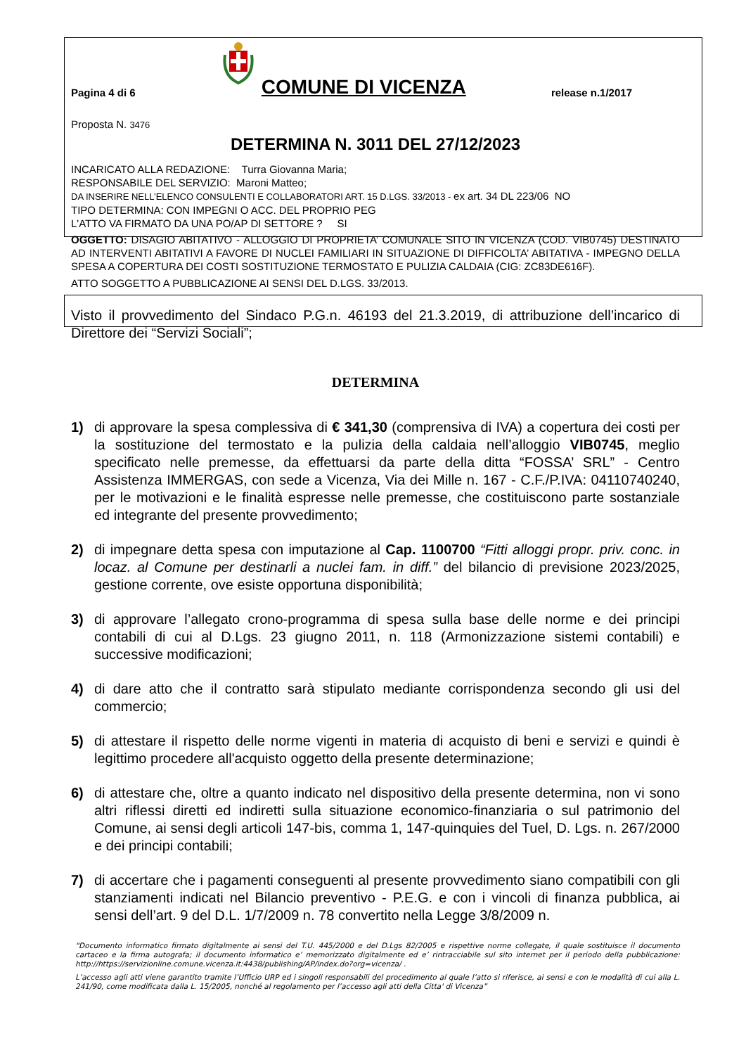Pagina 4 di 6 COMUNE DI VICENZA release n.1/2017
Proposta N. 3476
DETERMINA N. 3011 DEL 27/12/2023
INCARICATO ALLA REDAZIONE: Turra Giovanna Maria;
RESPONSABILE DEL SERVIZIO: Maroni Matteo;
DA INSERIRE NELL’ELENCO CONSULENTI E COLLABORATORI ART. 15 D.LGS. 33/2013 - ex art. 34 DL 223/06 NO
TIPO DETERMINA: CON IMPEGNI O ACC. DEL PROPRIO PEG
L'ATTO VA FIRMATO DA UNA PO/AP DI SETTORE ? SI
OGGETTO: DISAGIO ABITATIVO - ALLOGGIO DI PROPRIETA’ COMUNALE SITO IN VICENZA (COD. VIB0745) DESTINATO AD INTERVENTI ABITATIVI A FAVORE DI NUCLEI FAMILIARI IN SITUAZIONE DI DIFFICOLTA’ ABITATIVA - IMPEGNO DELLA SPESA A COPERTURA DEI COSTI SOSTITUZIONE TERMOSTATO E PULIZIA CALDAIA (CIG: ZC83DE616F).
ATTO SOGGETTO A PUBBLICAZIONE AI SENSI DEL D.LGS. 33/2013.
Visto il provvedimento del Sindaco P.G.n. 46193 del 21.3.2019, di attribuzione dell’incarico di Direttore dei “Servizi Sociali”;
DETERMINA
1) di approvare la spesa complessiva di € 341,30 (comprensiva di IVA) a copertura dei costi per la sostituzione del termostato e la pulizia della caldaia nell’alloggio VIB0745, meglio specificato nelle premesse, da effettuarsi da parte della ditta “FOSSA’ SRL” - Centro Assistenza IMMERGAS, con sede a Vicenza, Via dei Mille n. 167 - C.F./P.IVA: 04110740240, per le motivazioni e le finalità espresse nelle premesse, che costituiscono parte sostanziale ed integrante del presente provvedimento;
2) di impegnare detta spesa con imputazione al Cap. 1100700 “Fitti alloggi propr. priv. conc. in locaz. al Comune per destinarli a nuclei fam. in diff.” del bilancio di previsione 2023/2025, gestione corrente, ove esiste opportuna disponibilità;
3) di approvare l’allegato crono-programma di spesa sulla base delle norme e dei principi contabili di cui al D.Lgs. 23 giugno 2011, n. 118 (Armonizzazione sistemi contabili) e successive modificazioni;
4) di dare atto che il contratto sarà stipulato mediante corrispondenza secondo gli usi del commercio;
5) di attestare il rispetto delle norme vigenti in materia di acquisto di beni e servizi e quindi è legittimo procedere all'acquisto oggetto della presente determinazione;
6) di attestare che, oltre a quanto indicato nel dispositivo della presente determina, non vi sono altri riflessi diretti ed indiretti sulla situazione economico-finanziaria o sul patrimonio del Comune, ai sensi degli articoli 147-bis, comma 1, 147-quinquies del Tuel, D. Lgs. n. 267/2000 e dei principi contabili;
7) di accertare che i pagamenti conseguenti al presente provvedimento siano compatibili con gli stanziamenti indicati nel Bilancio preventivo - P.E.G. e con i vincoli di finanza pubblica, ai sensi dell’art. 9 del D.L. 1/7/2009 n. 78 convertito nella Legge 3/8/2009 n.
“Documento informatico firmato digitalmente ai sensi del T.U. 445/2000 e del D.Lgs 82/2005 e rispettive norme collegate, il quale sostituisce il documento cartaceo e la firma autografa; il documento informatico e’ memorizzato digitalmente ed e’ rintracciabile sul sito internet per il periodo della pubblicazione: http://https://servizionline.comune.vicenza.it:4438/publishing/AP/index.do?org=vicenza/ .
L’accesso agli atti viene garantito tramite l’Ufficio URP ed i singoli responsabili del procedimento al quale l’atto si riferisce, ai sensi e con le modalità di cui alla L. 241/90, come modificata dalla L. 15/2005, nonché al regolamento per l’accesso agli atti della Citta' di Vicenza”